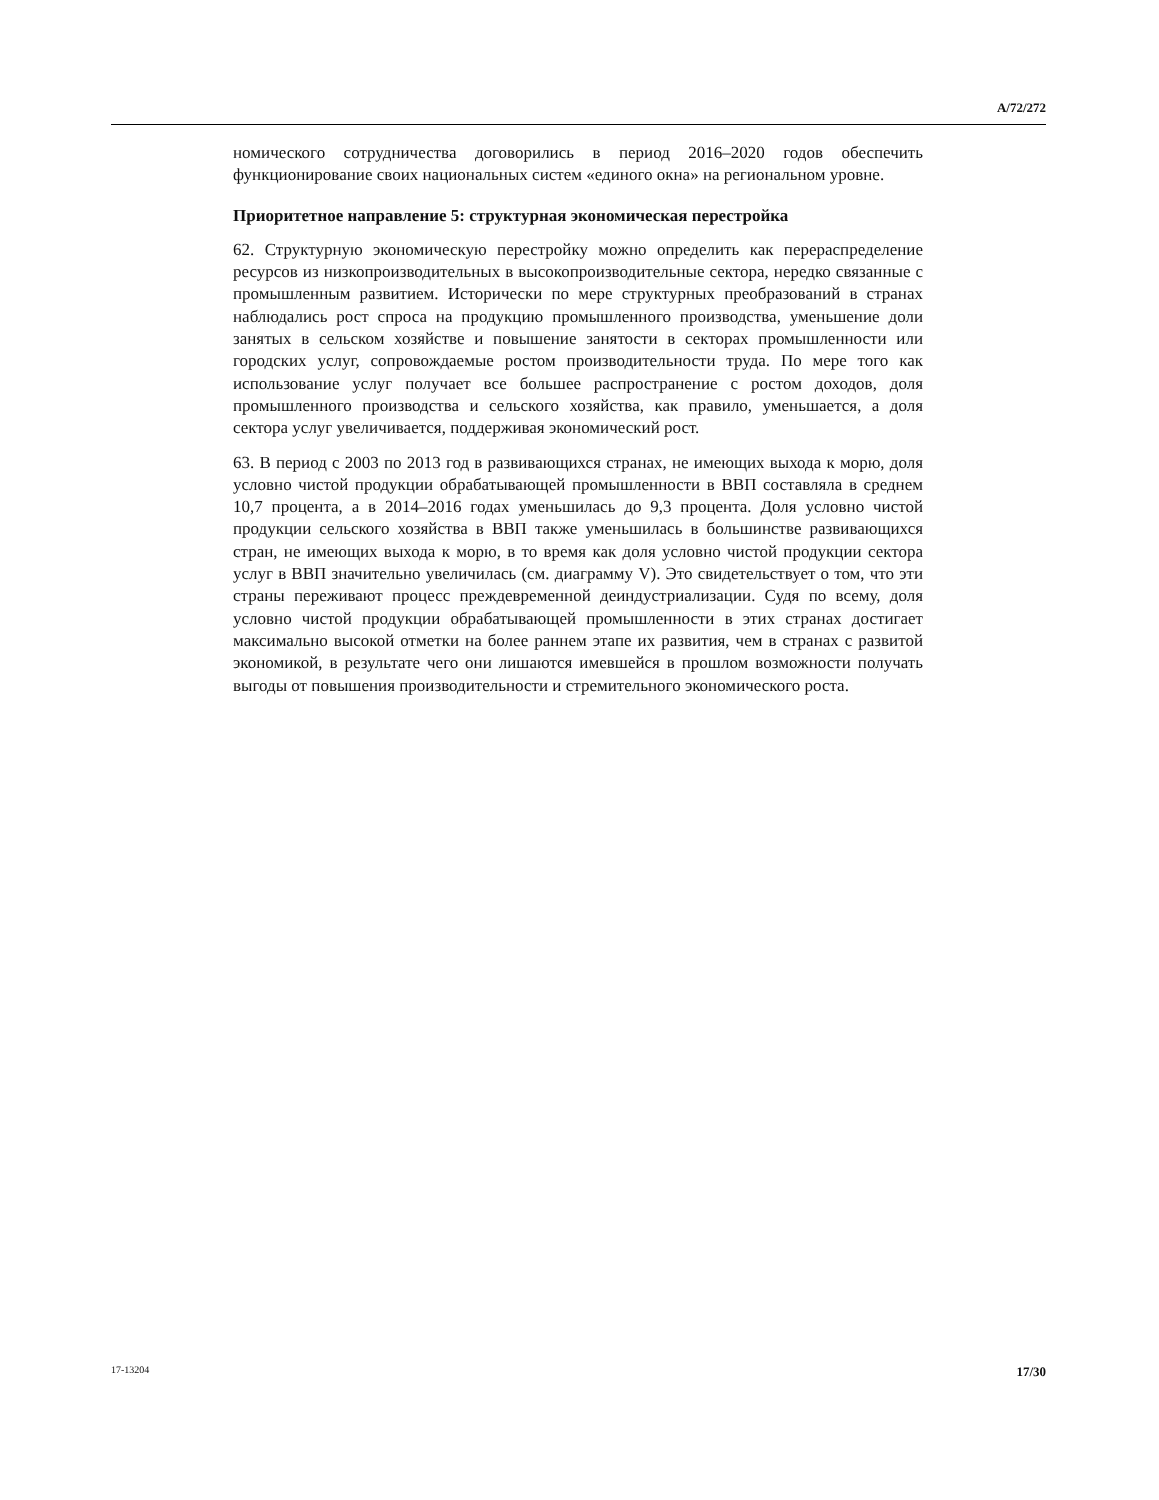A/72/272
номического сотрудничества договорились в период 2016–2020 годов обеспечить функционирование своих национальных систем «единого окна» на региональном уровне.
Приоритетное направление 5: структурная экономическая перестройка
62. Структурную экономическую перестройку можно определить как перераспределение ресурсов из низкопроизводительных в высокопроизводительные сектора, нередко связанные с промышленным развитием. Исторически по мере структурных преобразований в странах наблюдались рост спроса на продукцию промышленного производства, уменьшение доли занятых в сельском хозяйстве и повышение занятости в секторах промышленности или городских услуг, сопровождаемые ростом производительности труда. По мере того как использование услуг получает все большее распространение с ростом доходов, доля промышленного производства и сельского хозяйства, как правило, уменьшается, а доля сектора услуг увеличивается, поддерживая экономический рост.
63. В период с 2003 по 2013 год в развивающихся странах, не имеющих выхода к морю, доля условно чистой продукции обрабатывающей промышленности в ВВП составляла в среднем 10,7 процента, а в 2014–2016 годах уменьшилась до 9,3 процента. Доля условно чистой продукции сельского хозяйства в ВВП также уменьшилась в большинстве развивающихся стран, не имеющих выхода к морю, в то время как доля условно чистой продукции сектора услуг в ВВП значительно увеличилась (см. диаграмму V). Это свидетельствует о том, что эти страны переживают процесс преждевременной деиндустриализации. Судя по всему, доля условно чистой продукции обрабатывающей промышленности в этих странах достигает максимально высокой отметки на более раннем этапе их развития, чем в странах с развитой экономикой, в результате чего они лишаются имевшейся в прошлом возможности получать выгоды от повышения производительности и стремительного экономического роста.
17-13204 17/30